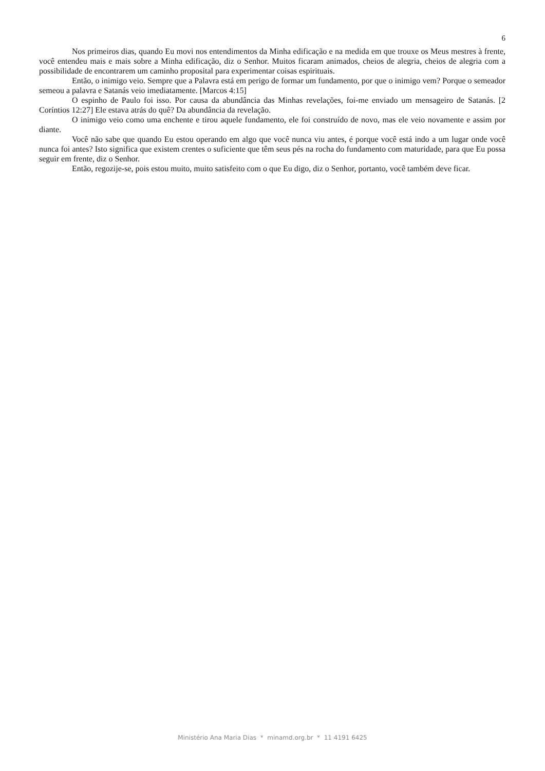6
Nos primeiros dias, quando Eu movi nos entendimentos da Minha edificação e na medida em que trouxe os Meus mestres à frente, você entendeu mais e mais sobre a Minha edificação, diz o Senhor. Muitos ficaram animados, cheios de alegria, cheios de alegria com a possibilidade de encontrarem um caminho proposital para experimentar coisas espirituais.
Então, o inimigo veio. Sempre que a Palavra está em perigo de formar um fundamento, por que o inimigo vem? Porque o semeador semeou a palavra e Satanás veio imediatamente. [Marcos 4:15]
O espinho de Paulo foi isso. Por causa da abundância das Minhas revelações, foi-me enviado um mensageiro de Satanás. [2 Coríntios 12:27] Ele estava atrás do quê? Da abundância da revelação.
O inimigo veio como uma enchente e tirou aquele fundamento, ele foi construído de novo, mas ele veio novamente e assim por diante.
Você não sabe que quando Eu estou operando em algo que você nunca viu antes, é porque você está indo a um lugar onde você nunca foi antes? Isto significa que existem crentes o suficiente que têm seus pés na rocha do fundamento com maturidade, para que Eu possa seguir em frente, diz o Senhor.
Então, regozije-se, pois estou muito, muito satisfeito com o que Eu digo, diz o Senhor, portanto, você também deve ficar.
Ministério Ana Maria Dias * minamd.org.br * 11 4191 6425